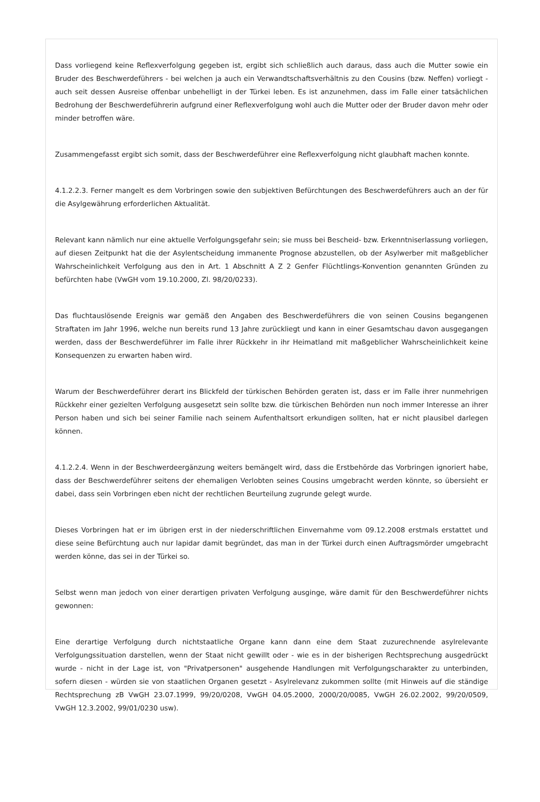Dass vorliegend keine Reflexverfolgung gegeben ist, ergibt sich schließlich auch daraus, dass auch die Mutter sowie ein Bruder des Beschwerdeführers - bei welchen ja auch ein Verwandtschaftsverhältnis zu den Cousins (bzw. Neffen) vorliegt - auch seit dessen Ausreise offenbar unbehelligt in der Türkei leben. Es ist anzunehmen, dass im Falle einer tatsächlichen Bedrohung der Beschwerdeführerin aufgrund einer Reflexverfolgung wohl auch die Mutter oder der Bruder davon mehr oder minder betroffen wäre.
Zusammengefasst ergibt sich somit, dass der Beschwerdeführer eine Reflexverfolgung nicht glaubhaft machen konnte.
4.1.2.2.3. Ferner mangelt es dem Vorbringen sowie den subjektiven Befürchtungen des Beschwerdeführers auch an der für die Asylgewährung erforderlichen Aktualität.
Relevant kann nämlich nur eine aktuelle Verfolgungsgefahr sein; sie muss bei Bescheid- bzw. Erkenntniserlassung vorliegen, auf diesen Zeitpunkt hat die der Asylentscheidung immanente Prognose abzustellen, ob der Asylwerber mit maßgeblicher Wahrscheinlichkeit Verfolgung aus den in Art. 1 Abschnitt A Z 2 Genfer Flüchtlings-Konvention genannten Gründen zu befürchten habe (VwGH vom 19.10.2000, Zl. 98/20/0233).
Das fluchtauslösende Ereignis war gemäß den Angaben des Beschwerdeführers die von seinen Cousins begangenen Straftaten im Jahr 1996, welche nun bereits rund 13 Jahre zurückliegt und kann in einer Gesamtschau davon ausgegangen werden, dass der Beschwerdeführer im Falle ihrer Rückkehr in ihr Heimatland mit maßgeblicher Wahrscheinlichkeit keine Konsequenzen zu erwarten haben wird.
Warum der Beschwerdeführer derart ins Blickfeld der türkischen Behörden geraten ist, dass er im Falle ihrer nunmehrigen Rückkehr einer gezielten Verfolgung ausgesetzt sein sollte bzw. die türkischen Behörden nun noch immer Interesse an ihrer Person haben und sich bei seiner Familie nach seinem Aufenthaltsort erkundigen sollten, hat er nicht plausibel darlegen können.
4.1.2.2.4. Wenn in der Beschwerdeergänzung weiters bemängelt wird, dass die Erstbehörde das Vorbringen ignoriert habe, dass der Beschwerdeführer seitens der ehemaligen Verlobten seines Cousins umgebracht werden könnte, so übersieht er dabei, dass sein Vorbringen eben nicht der rechtlichen Beurteilung zugrunde gelegt wurde.
Dieses Vorbringen hat er im übrigen erst in der niederschriftlichen Einvernahme vom 09.12.2008 erstmals erstattet und diese seine Befürchtung auch nur lapidar damit begründet, das man in der Türkei durch einen Auftragsmörder umgebracht werden könne, das sei in der Türkei so.
Selbst wenn man jedoch von einer derartigen privaten Verfolgung ausginge, wäre damit für den Beschwerdeführer nichts gewonnen:
Eine derartige Verfolgung durch nichtstaatliche Organe kann dann eine dem Staat zuzurechnende asylrelevante Verfolgungssituation darstellen, wenn der Staat nicht gewillt oder - wie es in der bisherigen Rechtsprechung ausgedrückt wurde - nicht in der Lage ist, von "Privatpersonen" ausgehende Handlungen mit Verfolgungscharakter zu unterbinden, sofern diesen - würden sie von staatlichen Organen gesetzt - Asylrelevanz zukommen sollte (mit Hinweis auf die ständige Rechtsprechung zB VwGH 23.07.1999, 99/20/0208, VwGH 04.05.2000, 2000/20/0085, VwGH 26.02.2002, 99/20/0509, VwGH 12.3.2002, 99/01/0230 usw).